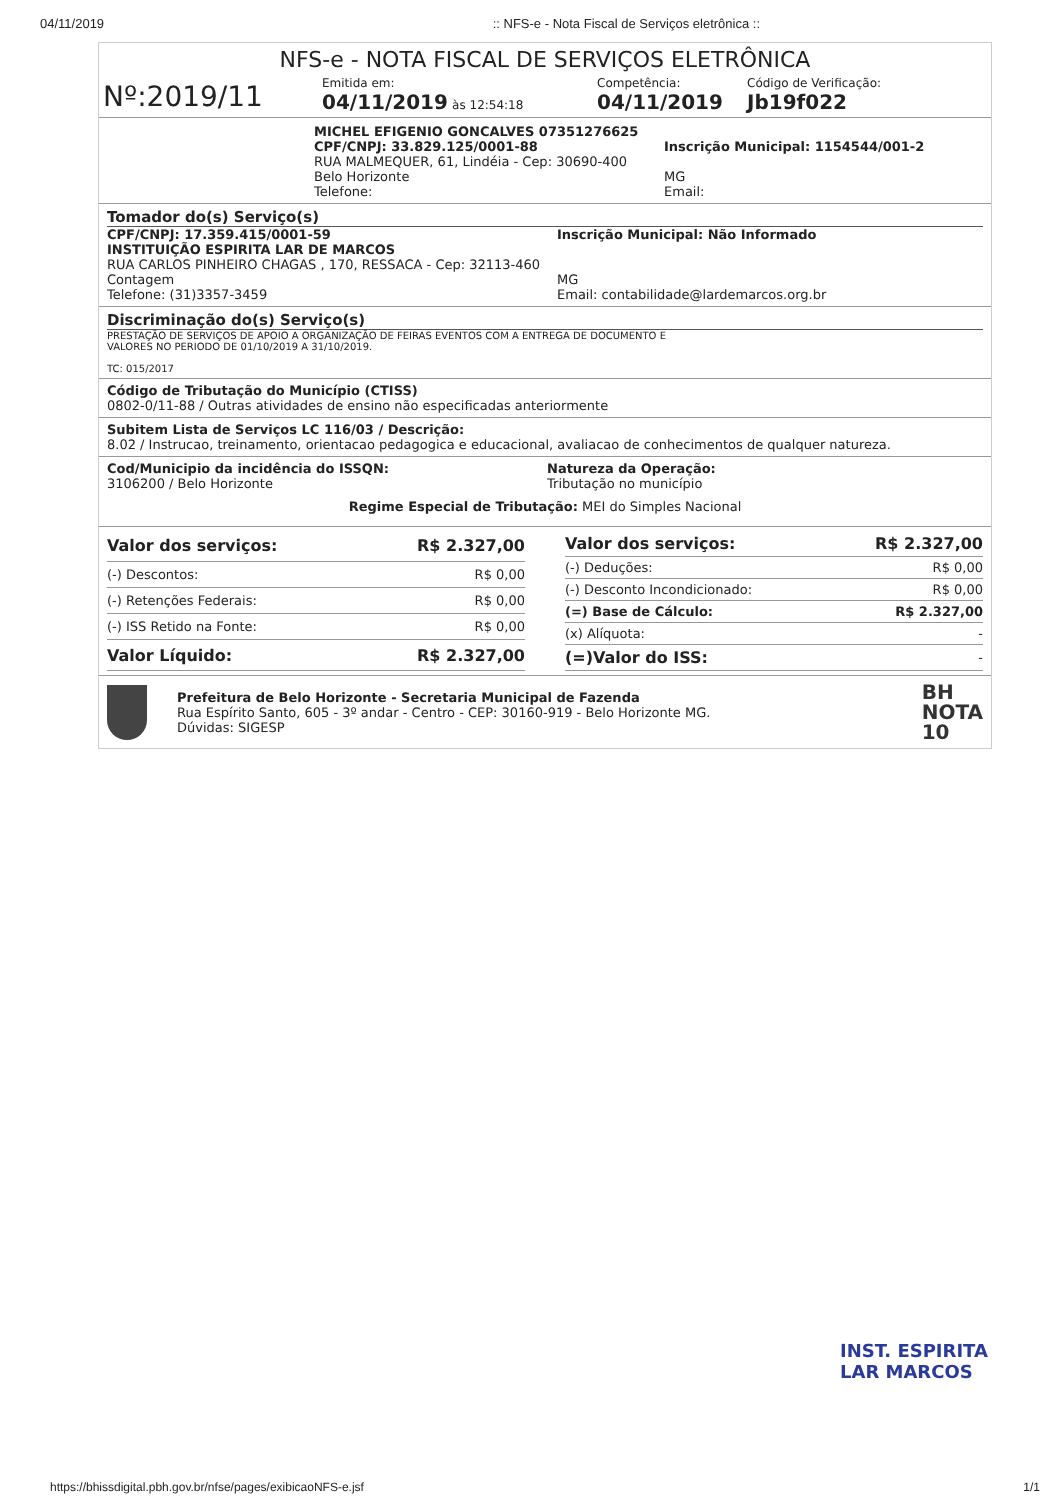04/11/2019:: NFS-e - Nota Fiscal de Serviços eletrônica ::
NFS-e - NOTA FISCAL DE SERVIÇOS ELETRÔNICA
Nº:2019/11
Emitida em:
04/11/2019 às 12:54:18
Competência:
04/11/2019
Código de Verificação:
Jb19f022
MICHEL EFIGENIO GONCALVES 07351276625
CPF/CNPJ: 33.829.125/0001-88
RUA MALMEQUER, 61, Lindéia - Cep: 30690-400
Belo Horizonte
Telefone:
Inscrição Municipal: 1154544/001-2
MG
Email:
Tomador do(s) Serviço(s)
CPF/CNPJ: 17.359.415/0001-59
INSTITUIÇÃO ESPIRITA LAR DE MARCOS
RUA CARLOS PINHEIRO CHAGAS , 170, RESSACA - Cep: 32113-460
Contagem
Telefone: (31)3357-3459
Inscrição Municipal: Não Informado
MG
Email: contabilidade@lardemarcos.org.br
Discriminação do(s) Serviço(s)
PRESTAÇÃO DE SERVIÇOS DE APOIO A ORGANIZAÇÃO DE FEIRAS EVENTOS COM A ENTREGA DE DOCUMENTO E
VALORES NO PERIODO DE 01/10/2019 A 31/10/2019.
TC: 015/2017
Código de Tributação do Município (CTISS)
0802-0/11-88 / Outras atividades de ensino não especificadas anteriormente
Subitem Lista de Serviços LC 116/03 / Descrição:
8.02 / Instrucao, treinamento, orientacao pedagogica e educacional, avaliacao de conhecimentos de qualquer natureza.
Cod/Municipio da incidência do ISSQN:
3106200 / Belo Horizonte
Natureza da Operação:
Tributação no município
Regime Especial de Tributação: MEI do Simples Nacional
| Valor dos serviços: | R$ 2.327,00 |
| (-) Descontos: | R$ 0,00 |
| (-) Retenções Federais: | R$ 0,00 |
| (-) ISS Retido na Fonte: | R$ 0,00 |
| Valor Líquido: | R$ 2.327,00 |
| Valor dos serviços: | R$ 2.327,00 |
| (-) Deduções: | R$ 0,00 |
| (-) Desconto Incondicionado: | R$ 0,00 |
| (=) Base de Cálculo: | R$ 2.327,00 |
| (x) Alíquota: | - |
| (=)Valor do ISS: | - |
Prefeitura de Belo Horizonte - Secretaria Municipal de Fazenda
Rua Espírito Santo, 605 - 3º andar - Centro - CEP: 30160-919 - Belo Horizonte MG.
Dúvidas: SIGESP
BH
NOTA
10
INST. ESPIRITA
LAR MARCOS
https://bhissdigital.pbh.gov.br/nfse/pages/exibicaoNFS-e.jsf 1/1